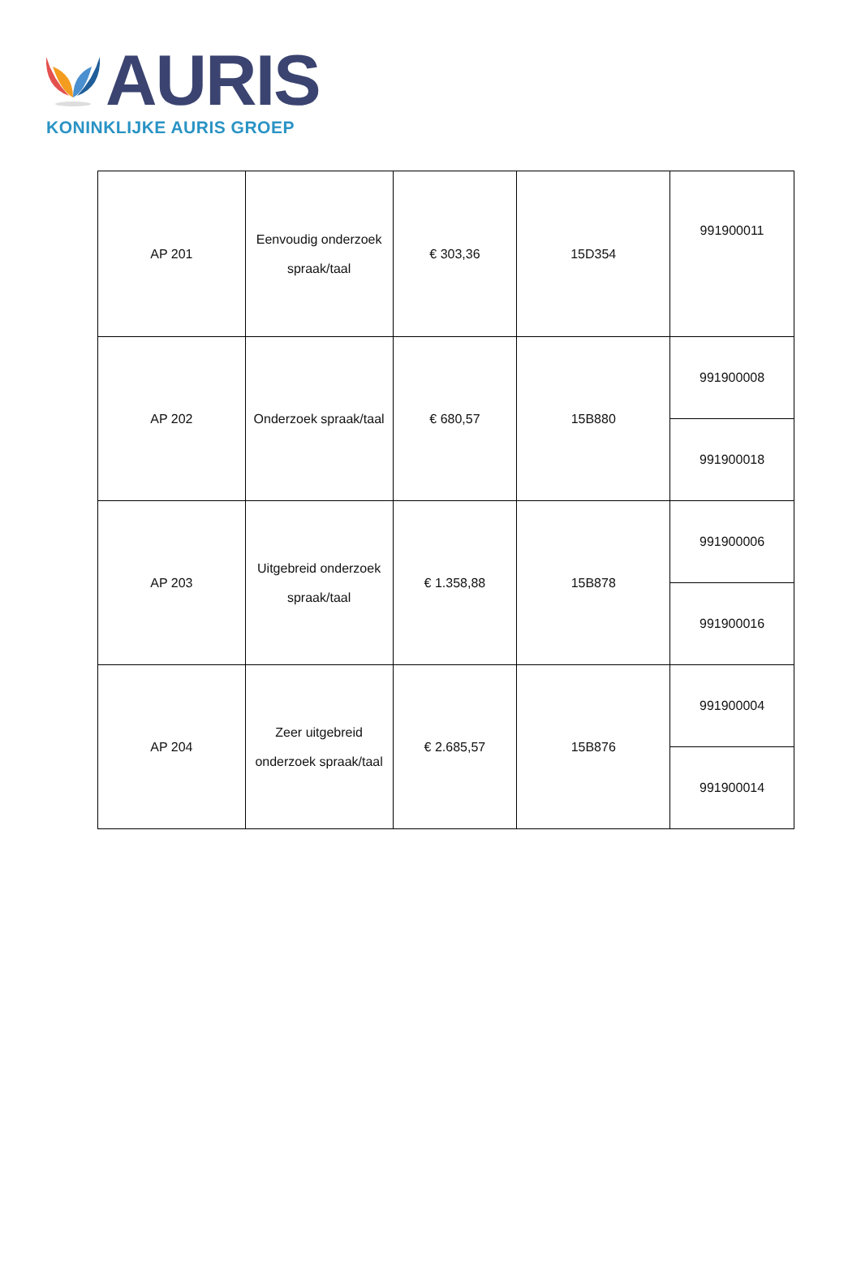AURIS
KONINKLIJKE AURIS GROEP
| AP 201 | Eenvoudig onderzoek spraak/taal | € 303,36 | 15D354 | 991900011 |
| AP 202 | Onderzoek spraak/taal | € 680,57 | 15B880 | 991900008 |
| | | | | 991900018 |
| AP 203 | Uitgebreid onderzoek spraak/taal | € 1.358,88 | 15B878 | 991900006 |
| | | | | 991900016 |
| AP 204 | Zeer uitgebreid onderzoek spraak/taal | € 2.685,57 | 15B876 | 991900004 |
| | | | | 991900014 |